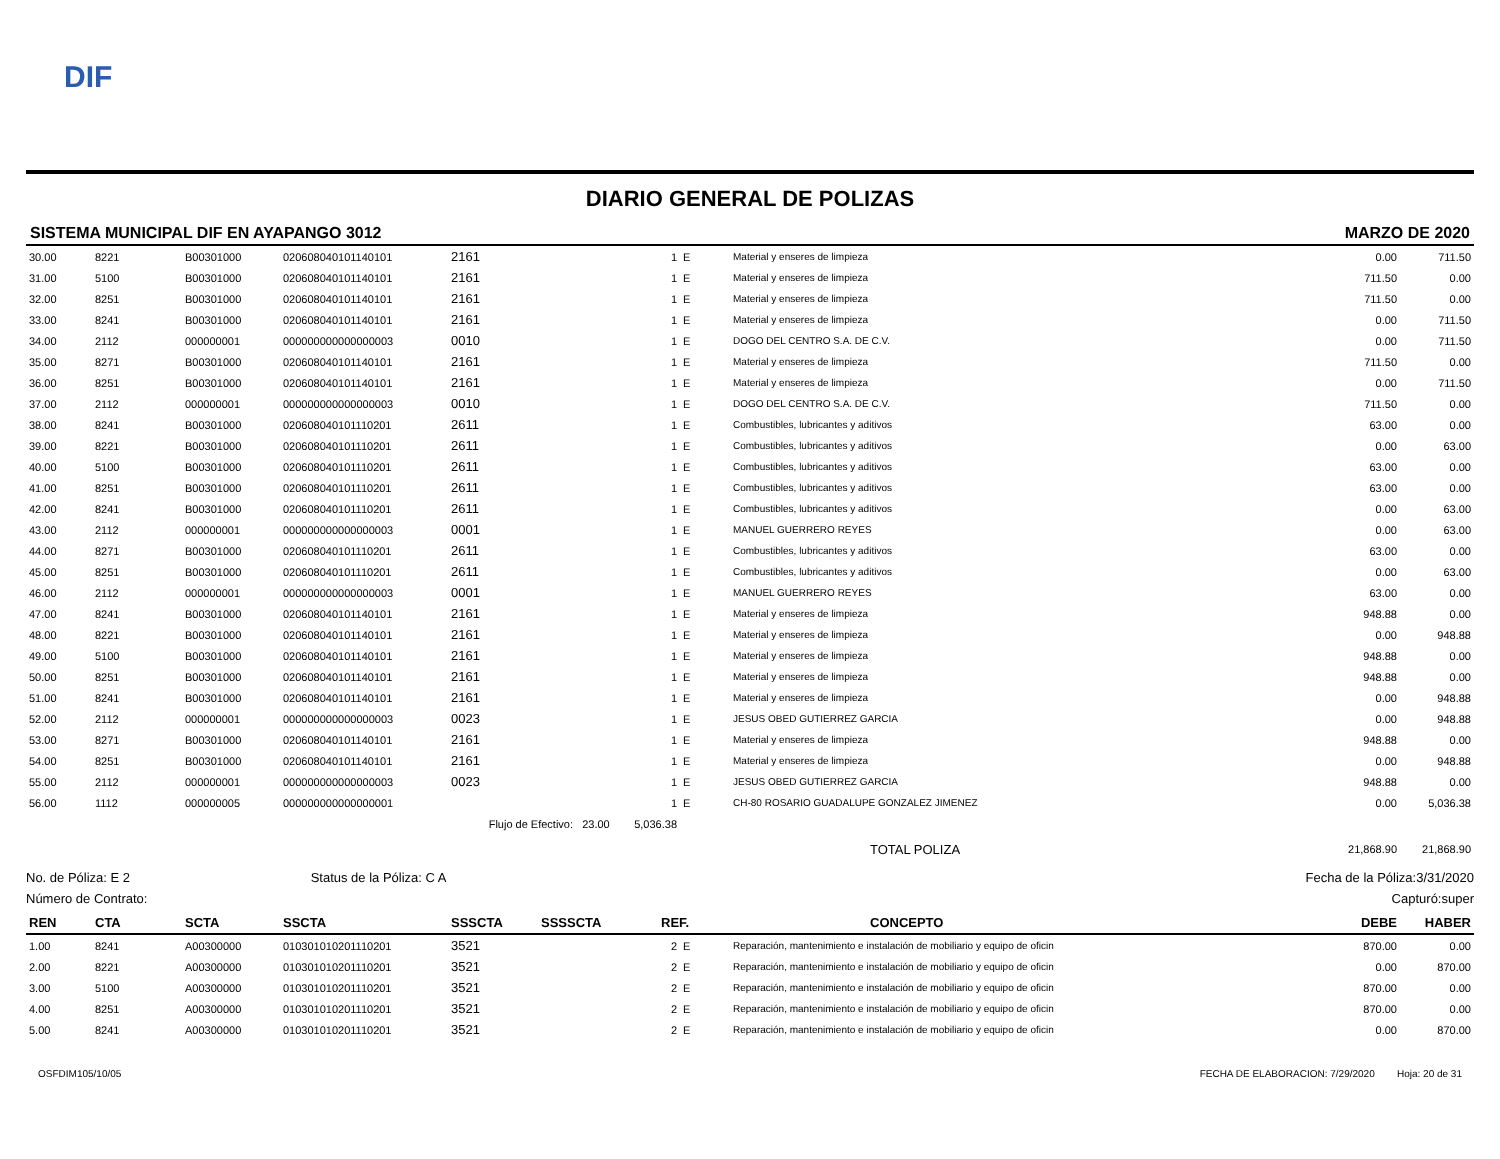DIF
DIARIO GENERAL DE POLIZAS
SISTEMA MUNICIPAL DIF EN AYAPANGO 3012 MARZO DE 2020
| 30.00 | 8221 | B00301000 | 020608040101140101 | 2161 | 1 | E | Material y enseres de limpieza | 0.00 | 711.50 |
| 31.00 | 5100 | B00301000 | 020608040101140101 | 2161 | 1 | E | Material y enseres de limpieza | 711.50 | 0.00 |
| 32.00 | 8251 | B00301000 | 020608040101140101 | 2161 | 1 | E | Material y enseres de limpieza | 711.50 | 0.00 |
| 33.00 | 8241 | B00301000 | 020608040101140101 | 2161 | 1 | E | Material y enseres de limpieza | 0.00 | 711.50 |
| 34.00 | 2112 | 000000001 | 000000000000000003 | 0010 | 1 | E | DOGO DEL CENTRO S.A. DE C.V. | 0.00 | 711.50 |
| 35.00 | 8271 | B00301000 | 020608040101140101 | 2161 | 1 | E | Material y enseres de limpieza | 711.50 | 0.00 |
| 36.00 | 8251 | B00301000 | 020608040101140101 | 2161 | 1 | E | Material y enseres de limpieza | 0.00 | 711.50 |
| 37.00 | 2112 | 000000001 | 000000000000000003 | 0010 | 1 | E | DOGO DEL CENTRO S.A. DE C.V. | 711.50 | 0.00 |
| 38.00 | 8241 | B00301000 | 020608040101110201 | 2611 | 1 | E | Combustibles, lubricantes y aditivos | 63.00 | 0.00 |
| 39.00 | 8221 | B00301000 | 020608040101110201 | 2611 | 1 | E | Combustibles, lubricantes y aditivos | 0.00 | 63.00 |
| 40.00 | 5100 | B00301000 | 020608040101110201 | 2611 | 1 | E | Combustibles, lubricantes y aditivos | 63.00 | 0.00 |
| 41.00 | 8251 | B00301000 | 020608040101110201 | 2611 | 1 | E | Combustibles, lubricantes y aditivos | 63.00 | 0.00 |
| 42.00 | 8241 | B00301000 | 020608040101110201 | 2611 | 1 | E | Combustibles, lubricantes y aditivos | 0.00 | 63.00 |
| 43.00 | 2112 | 000000001 | 000000000000000003 | 0001 | 1 | E | MANUEL GUERRERO REYES | 0.00 | 63.00 |
| 44.00 | 8271 | B00301000 | 020608040101110201 | 2611 | 1 | E | Combustibles, lubricantes y aditivos | 63.00 | 0.00 |
| 45.00 | 8251 | B00301000 | 020608040101110201 | 2611 | 1 | E | Combustibles, lubricantes y aditivos | 0.00 | 63.00 |
| 46.00 | 2112 | 000000001 | 000000000000000003 | 0001 | 1 | E | MANUEL GUERRERO REYES | 63.00 | 0.00 |
| 47.00 | 8241 | B00301000 | 020608040101140101 | 2161 | 1 | E | Material y enseres de limpieza | 948.88 | 0.00 |
| 48.00 | 8221 | B00301000 | 020608040101140101 | 2161 | 1 | E | Material y enseres de limpieza | 0.00 | 948.88 |
| 49.00 | 5100 | B00301000 | 020608040101140101 | 2161 | 1 | E | Material y enseres de limpieza | 948.88 | 0.00 |
| 50.00 | 8251 | B00301000 | 020608040101140101 | 2161 | 1 | E | Material y enseres de limpieza | 948.88 | 0.00 |
| 51.00 | 8241 | B00301000 | 020608040101140101 | 2161 | 1 | E | Material y enseres de limpieza | 0.00 | 948.88 |
| 52.00 | 2112 | 000000001 | 000000000000000003 | 0023 | 1 | E | JESUS OBED GUTIERREZ GARCIA | 0.00 | 948.88 |
| 53.00 | 8271 | B00301000 | 020608040101140101 | 2161 | 1 | E | Material y enseres de limpieza | 948.88 | 0.00 |
| 54.00 | 8251 | B00301000 | 020608040101140101 | 2161 | 1 | E | Material y enseres de limpieza | 0.00 | 948.88 |
| 55.00 | 2112 | 000000001 | 000000000000000003 | 0023 | 1 | E | JESUS OBED GUTIERREZ GARCIA | 948.88 | 0.00 |
| 56.00 | 1112 | 000000005 | 000000000000000001 | | 1 | E | CH-80 ROSARIO GUADALUPE GONZALEZ JIMENEZ | 0.00 | 5,036.38 |
| | | | | Flujo de Efectivo: 23.00 5,036.38 | | | | | |
| | | | | | | | TOTAL POLIZA | 21,868.90 | 21,868.90 |
No. de Póliza: E 2 Status de la Póliza: C A Fecha de la Póliza:3/31/2020
Número de Contrato: Capturó:super
| REN | CTA | SCTA | SSCTA | SSSCTA | SSSSCTA | REF. | | CONCEPTO | DEBE | HABER |
| --- | --- | --- | --- | --- | --- | --- | --- | --- | --- | --- |
| 1.00 | 8241 | A00300000 | 010301010201110201 | 3521 | | 2 | E | Reparación, mantenimiento e instalación de mobiliario y equipo de oficin | 870.00 | 0.00 |
| 2.00 | 8221 | A00300000 | 010301010201110201 | 3521 | | 2 | E | Reparación, mantenimiento e instalación de mobiliario y equipo de oficin | 0.00 | 870.00 |
| 3.00 | 5100 | A00300000 | 010301010201110201 | 3521 | | 2 | E | Reparación, mantenimiento e instalación de mobiliario y equipo de oficin | 870.00 | 0.00 |
| 4.00 | 8251 | A00300000 | 010301010201110201 | 3521 | | 2 | E | Reparación, mantenimiento e instalación de mobiliario y equipo de oficin | 870.00 | 0.00 |
| 5.00 | 8241 | A00300000 | 010301010201110201 | 3521 | | 2 | E | Reparación, mantenimiento e instalación de mobiliario y equipo de oficin | 0.00 | 870.00 |
OSFDIM105/10/05 FECHA DE ELABORACION: 7/29/2020 Hoja: 20 de 31